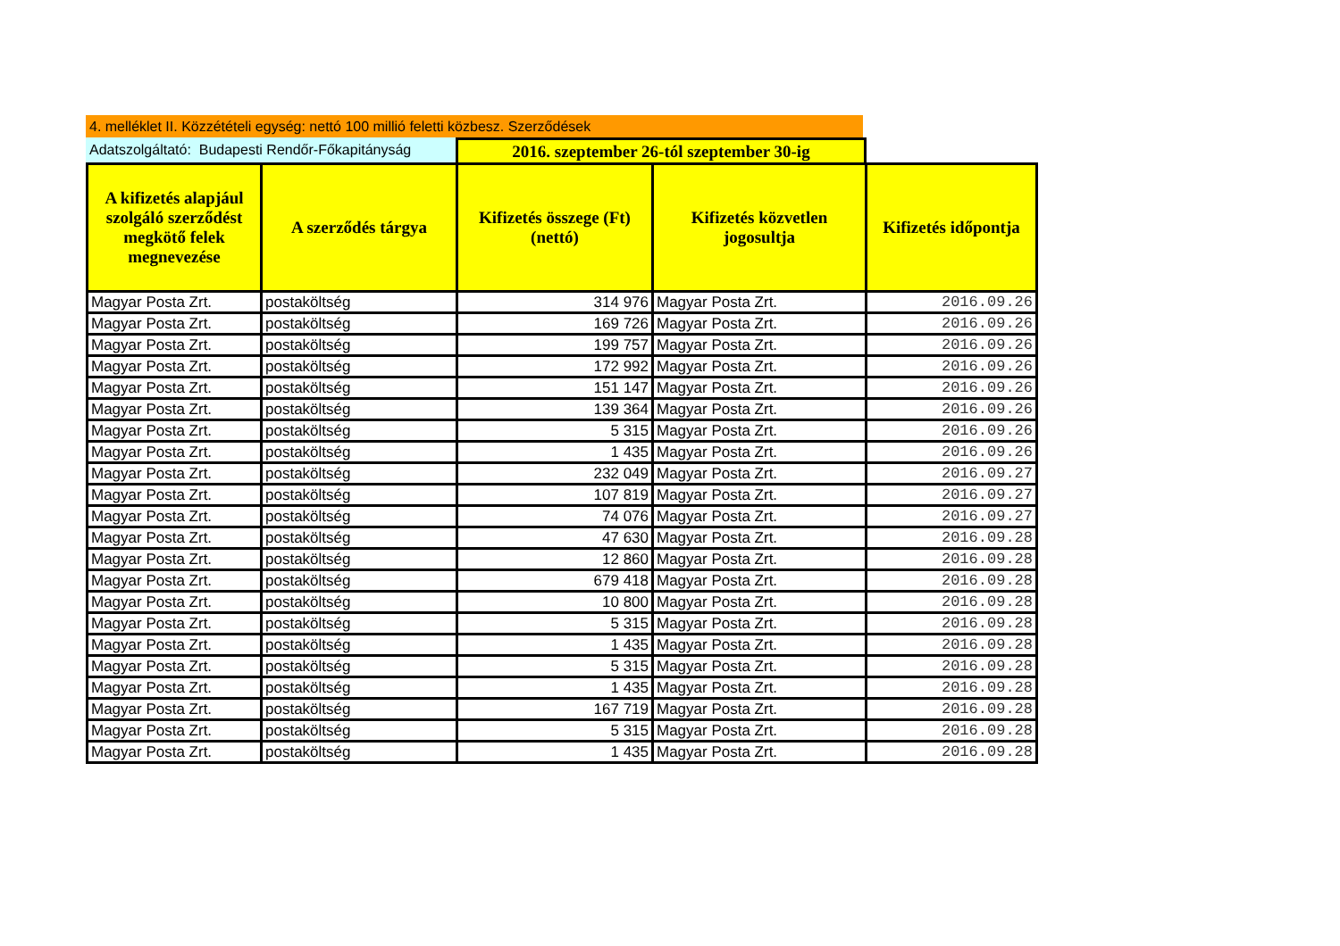4. melléklet II. Közzétételi egység: nettó 100 millió feletti közbesz. Szerződések
Adatszolgáltató: Budapesti Rendőr-Főkapitányság
2016. szeptember 26-tól szeptember 30-ig
| A kifizetés alapjául szolgáló szerződést megkötő felek megnevezése | A szerződés tárgya | Kifizetés összege (Ft) (nettó) | Kifizetés közvetlen jogosultja | Kifizetés időpontja |
| --- | --- | --- | --- | --- |
| Magyar Posta Zrt. | postaköltség | 314 976 | Magyar Posta Zrt. | 2016.09.26 |
| Magyar Posta Zrt. | postaköltség | 169 726 | Magyar Posta Zrt. | 2016.09.26 |
| Magyar Posta Zrt. | postaköltség | 199 757 | Magyar Posta Zrt. | 2016.09.26 |
| Magyar Posta Zrt. | postaköltség | 172 992 | Magyar Posta Zrt. | 2016.09.26 |
| Magyar Posta Zrt. | postaköltség | 151 147 | Magyar Posta Zrt. | 2016.09.26 |
| Magyar Posta Zrt. | postaköltség | 139 364 | Magyar Posta Zrt. | 2016.09.26 |
| Magyar Posta Zrt. | postaköltség | 5 315 | Magyar Posta Zrt. | 2016.09.26 |
| Magyar Posta Zrt. | postaköltség | 1 435 | Magyar Posta Zrt. | 2016.09.26 |
| Magyar Posta Zrt. | postaköltség | 232 049 | Magyar Posta Zrt. | 2016.09.27 |
| Magyar Posta Zrt. | postaköltség | 107 819 | Magyar Posta Zrt. | 2016.09.27 |
| Magyar Posta Zrt. | postaköltség | 74 076 | Magyar Posta Zrt. | 2016.09.27 |
| Magyar Posta Zrt. | postaköltség | 47 630 | Magyar Posta Zrt. | 2016.09.28 |
| Magyar Posta Zrt. | postaköltség | 12 860 | Magyar Posta Zrt. | 2016.09.28 |
| Magyar Posta Zrt. | postaköltség | 679 418 | Magyar Posta Zrt. | 2016.09.28 |
| Magyar Posta Zrt. | postaköltség | 10 800 | Magyar Posta Zrt. | 2016.09.28 |
| Magyar Posta Zrt. | postaköltség | 5 315 | Magyar Posta Zrt. | 2016.09.28 |
| Magyar Posta Zrt. | postaköltség | 1 435 | Magyar Posta Zrt. | 2016.09.28 |
| Magyar Posta Zrt. | postaköltség | 5 315 | Magyar Posta Zrt. | 2016.09.28 |
| Magyar Posta Zrt. | postaköltség | 1 435 | Magyar Posta Zrt. | 2016.09.28 |
| Magyar Posta Zrt. | postaköltség | 167 719 | Magyar Posta Zrt. | 2016.09.28 |
| Magyar Posta Zrt. | postaköltség | 5 315 | Magyar Posta Zrt. | 2016.09.28 |
| Magyar Posta Zrt. | postaköltség | 1 435 | Magyar Posta Zrt. | 2016.09.28 |